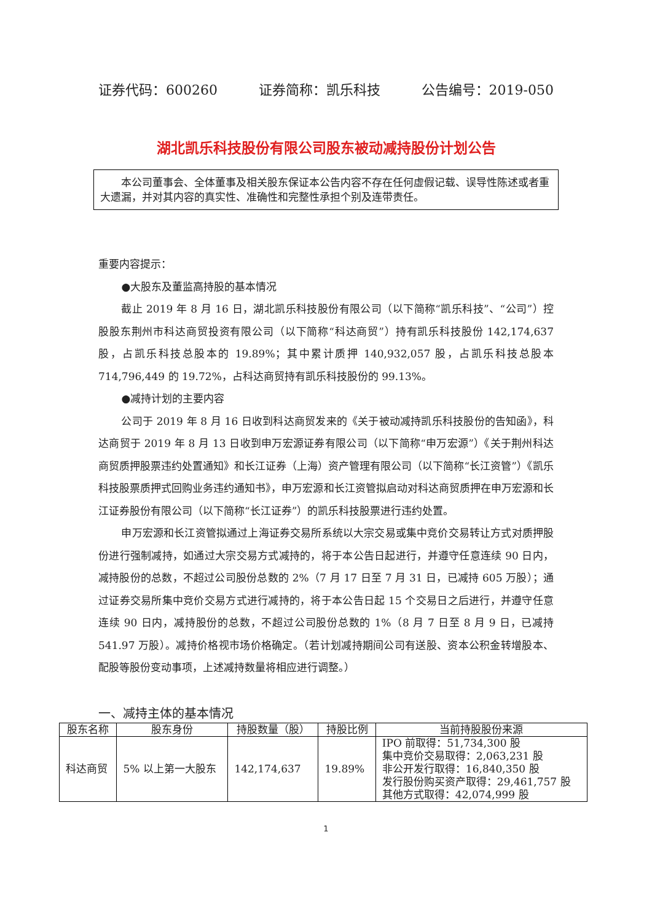证券代码：600260 证券简称：凯乐科技 公告编号：2019-050
湖北凯乐科技股份有限公司股东被动减持股份计划公告
本公司董事会、全体董事及相关股东保证本公告内容不存在任何虚假记载、误导性陈述或者重大遗漏，并对其内容的真实性、准确性和完整性承担个别及连带责任。
重要内容提示：
●大股东及董监高持股的基本情况
截止 2019 年 8 月 16 日，湖北凯乐科技股份有限公司（以下简称“凯乐科技”、“公司”）控股股东荆州市科达商贸投资有限公司（以下简称“科达商贸”）持有凯乐科技股份 142,174,637 股，占凯乐科技总股本的 19.89%；其中累计质押 140,932,057 股，占凯乐科技总股本 714,796,449 的 19.72%，占科达商贸持有凯乐科技股份的 99.13%。
●减持计划的主要内容
公司于 2019 年 8 月 16 日收到科达商贸发来的《关于被动减持凯乐科技股份的告知函》，科达商贸于 2019 年 8 月 13 日收到申万宏源证券有限公司（以下简称“申万宏源”）《关于荆州科达商贸质押股票违约处置通知》和长江证券（上海）资产管理有限公司（以下简称“长江资管”）《凯乐科技股票质押式回购业务违约通知书》，申万宏源和长江资管拟启动对科达商贸质押在申万宏源和长江证券股份有限公司（以下简称“长江证券”）的凯乐科技股票进行违约处置。
申万宏源和长江资管拟通过上海证券交易所系统以大宗交易或集中竞价交易转让方式对质押股份进行强制减持，如通过大宗交易方式减持的，将于本公告日起进行，并遵守任意连续 90 日内，减持股份的总数，不超过公司股份总数的 2%（7 月 17 日至 7 月 31 日，已减持 605 万股）；通过证券交易所集中竞价交易方式进行减持的，将于本公告日起 15 个交易日之后进行，并遵守任意连续 90 日内，减持股份的总数，不超过公司股份总数的 1%（8 月 7 日至 8 月 9 日，已减持 541.97 万股）。减持价格视市场价格确定。（若计划减持期间公司有送股、资本公积金转增股本、配股等股份变动事项，上述减持数量将相应进行调整。）
一、减持主体的基本情况
| 股东名称 | 股东身份 | 持股数量（股） | 持股比例 | 当前持股股份来源 |
| --- | --- | --- | --- | --- |
| 科达商贸 | 5% 以上第一大股东 | 142,174,637 | 19.89% | IPO 前取得：51,734,300 股 集中竞价交易取得：2,063,231 股 非公开发行取得：16,840,350 股 发行股份购买资产取得：29,461,757 股 其他方式取得：42,074,999 股 |
1